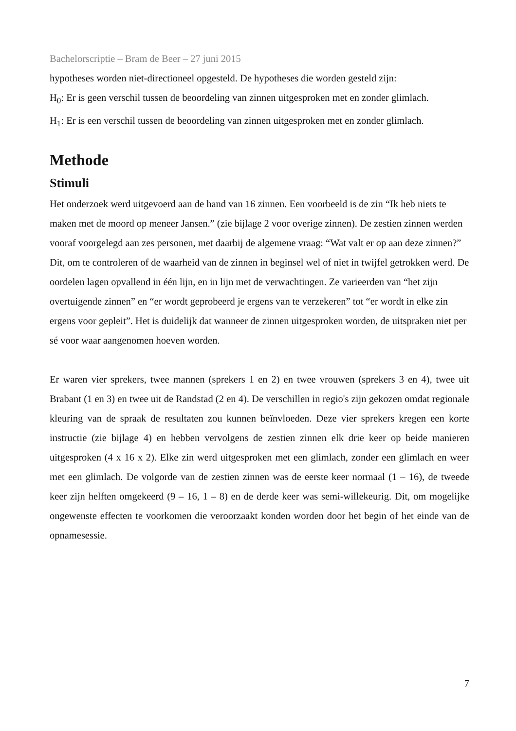Bachelorscriptie – Bram de Beer – 27 juni 2015
hypotheses worden niet-directioneel opgesteld. De hypotheses die worden gesteld zijn:
H<sub>0</sub>: Er is geen verschil tussen de beoordeling van zinnen uitgesproken met en zonder glimlach.
H<sub>1</sub>: Er is een verschil tussen de beoordeling van zinnen uitgesproken met en zonder glimlach.
Methode
Stimuli
Het onderzoek werd uitgevoerd aan de hand van 16 zinnen. Een voorbeeld is de zin “Ik heb niets te maken met de moord op meneer Jansen.” (zie bijlage 2 voor overige zinnen). De zestien zinnen werden vooraf voorgelegd aan zes personen, met daarbij de algemene vraag: “Wat valt er op aan deze zinnen?” Dit, om te controleren of de waarheid van de zinnen in beginsel wel of niet in twijfel getrokken werd. De oordelen lagen opvallend in één lijn, en in lijn met de verwachtingen. Ze varieerden van “het zijn overtuigende zinnen” en “er wordt geprobeerd je ergens van te verzekeren” tot “er wordt in elke zin ergens voor gepleit”. Het is duidelijk dat wanneer de zinnen uitgesproken worden, de uitspraken niet per sé voor waar aangenomen hoeven worden.
Er waren vier sprekers, twee mannen (sprekers 1 en 2) en twee vrouwen (sprekers 3 en 4), twee uit Brabant (1 en 3) en twee uit de Randstad (2 en 4). De verschillen in regio's zijn gekozen omdat regionale kleuring van de spraak de resultaten zou kunnen beïnvloeden. Deze vier sprekers kregen een korte instructie (zie bijlage 4) en hebben vervolgens de zestien zinnen elk drie keer op beide manieren uitgesproken (4 x 16 x 2). Elke zin werd uitgesproken met een glimlach, zonder een glimlach en weer met een glimlach. De volgorde van de zestien zinnen was de eerste keer normaal (1 – 16), de tweede keer zijn helften omgekeerd (9 – 16, 1 – 8) en de derde keer was semi-willekeurig. Dit, om mogelijke ongewenste effecten te voorkomen die veroorzaakt konden worden door het begin of het einde van de opnamesessie.
7